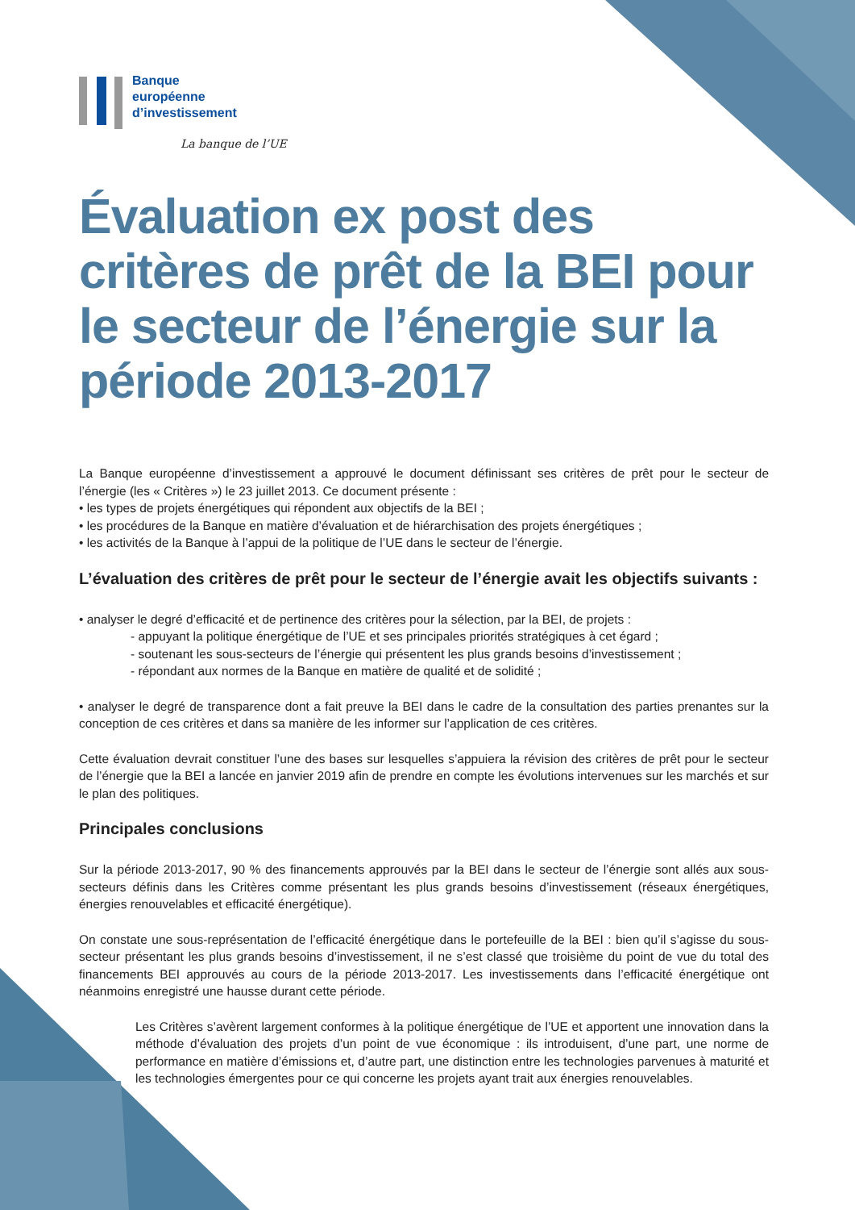Banque
européenne
d’investissement
La banque de l’UE
Évaluation ex post des critères de prêt de la BEI pour le secteur de l’énergie sur la période 2013-2017
La Banque européenne d’investissement a approuvé le document définissant ses critères de prêt pour le secteur de l’énergie (les « Critères ») le 23 juillet 2013. Ce document présente :
• les types de projets énergétiques qui répondent aux objectifs de la BEI ;
• les procédures de la Banque en matière d’évaluation et de hiérarchisation des projets énergétiques ;
• les activités de la Banque à l’appui de la politique de l’UE dans le secteur de l’énergie.
L’évaluation des critères de prêt pour le secteur de l’énergie avait les objectifs suivants :
• analyser le degré d’efficacité et de pertinence des critères pour la sélection, par la BEI, de projets :
- appuyant la politique énergétique de l’UE et ses principales priorités stratégiques à cet égard ;
- soutenant les sous-secteurs de l’énergie qui présentent les plus grands besoins d’investissement ;
- répondant aux normes de la Banque en matière de qualité et de solidité ;
• analyser le degré de transparence dont a fait preuve la BEI dans le cadre de la consultation des parties prenantes sur la conception de ces critères et dans sa manière de les informer sur l’application de ces critères.
Cette évaluation devrait constituer l’une des bases sur lesquelles s’appuiera la révision des critères de prêt pour le secteur de l’énergie que la BEI a lancée en janvier 2019 afin de prendre en compte les évolutions intervenues sur les marchés et sur le plan des politiques.
Principales conclusions
Sur la période 2013-2017, 90 % des financements approuvés par la BEI dans le secteur de l’énergie sont allés aux sous-secteurs définis dans les Critères comme présentant les plus grands besoins d’investissement (réseaux énergétiques, énergies renouvelables et efficacité énergétique).
On constate une sous-représentation de l’efficacité énergétique dans le portefeuille de la BEI : bien qu’il s’agisse du sous-secteur présentant les plus grands besoins d’investissement, il ne s’est classé que troisième du point de vue du total des financements BEI approuvés au cours de la période 2013-2017. Les investissements dans l’efficacité énergétique ont néanmoins enregistré une hausse durant cette période.
Les Critères s’avèrent largement conformes à la politique énergétique de l’UE et apportent une innovation dans la méthode d’évaluation des projets d’un point de vue économique : ils introduisent, d’une part, une norme de performance en matière d’émissions et, d’autre part, une distinction entre les technologies parvenues à maturité et les technologies émergentes pour ce qui concerne les projets ayant trait aux énergies renouvelables.